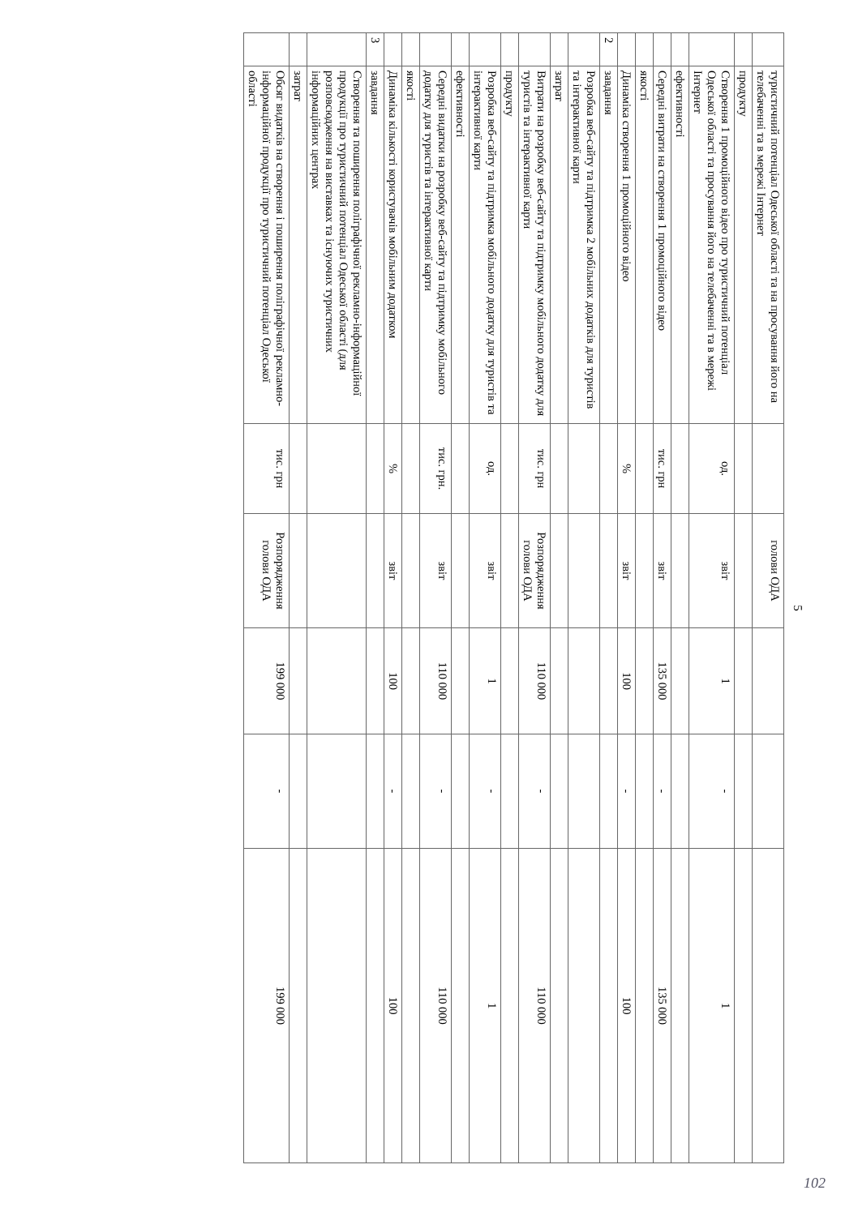5
| | туристичний потенціал Одеської області та на просування його на телебаченні та в мережі Інтернет | | голови ОДА | | | |
| | продукту | | | | | |
| | Створення 1 промоційного відео про туристичний потенціал Одеської області та просування його на телебаченні та в мережі Інтернет | од. | звіт | 1 | - | 1 |
| | ефективності | | | | | |
| | Середні витрати на створення 1 промоційного відео | тис. грн | звіт | 135 000 | - | 135 000 |
| | якості | | | | | |
| | Динаміка створення 1 промоційного відео | % | звіт | 100 | - | 100 |
| 2 | завдання | | | | | |
| | Розробка веб-сайту та підтримка 2 мобільних додатків для туристів та інтерактивної карти | | | | | |
| | затрат | | | | | |
| | Витрати на розробку веб-сайту та підтримку мобільного додатку для туристів та інтерактивної карти | тис. грн | Розпорядження голови ОДА | 110 000 | - | 110 000 |
| | продукту | | | | | |
| | Розробка веб-сайту та підтримка мобільного додатку для туристів та інтерактивної карти | од. | звіт | 1 | - | 1 |
| | ефективності | | | | | |
| | Середні видатки на розробку веб-сайту та підтримку мобільного додатку для туристів та інтерактивної карти | тис. грн. | звіт | 110 000 | - | 110 000 |
| | якості | | | | | |
| | Динаміка кількості користувачів мобільним додатком | % | звіт | 100 | - | 100 |
| 3 | завдання | | | | | |
| | Створення та поширення поліграфічної рекламно-інформаційної продукції про туристичний потенціал Одеської області (для розповсюдження на виставках та існуючих туристичних інформаційних центрах | | | | | |
| | затрат | | | | | |
| | Обсяг видатків на створення і поширення поліграфічної рекламно-інформаційної продукції про туристичний потенціал Одеської області | тис. грн | Розпорядження голови ОДА | 199 000 | - | 199 000 |
102